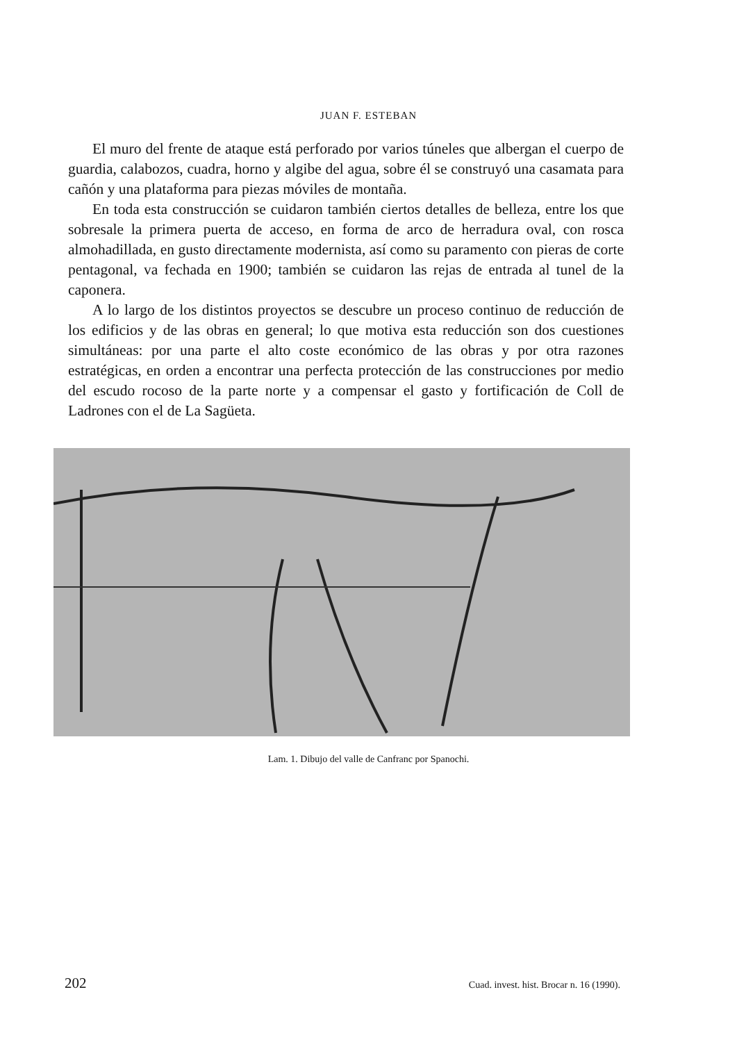JUAN F. ESTEBAN
El muro del frente de ataque está perforado por varios túneles que albergan el cuerpo de guardia, calabozos, cuadra, horno y algibe del agua, sobre él se construyó una casamata para cañón y una plataforma para piezas móviles de montaña.
En toda esta construcción se cuidaron también ciertos detalles de belleza, entre los que sobresale la primera puerta de acceso, en forma de arco de herradura oval, con rosca almohadillada, en gusto directamente modernista, así como su paramento con pieras de corte pentagonal, va fechada en 1900; también se cuidaron las rejas de entrada al tunel de la caponera.
A lo largo de los distintos proyectos se descubre un proceso continuo de reducción de los edificios y de las obras en general; lo que motiva esta reducción son dos cuestiones simultáneas: por una parte el alto coste económico de las obras y por otra razones estratégicas, en orden a encontrar una perfecta protección de las construcciones por medio del escudo rocoso de la parte norte y a compensar el gasto y fortificación de Coll de Ladrones con el de La Sagüeta.
Lam. 1. Dibujo del valle de Canfranc por Spanochi.
202 Cuad. invest. hist. Brocar n. 16 (1990).